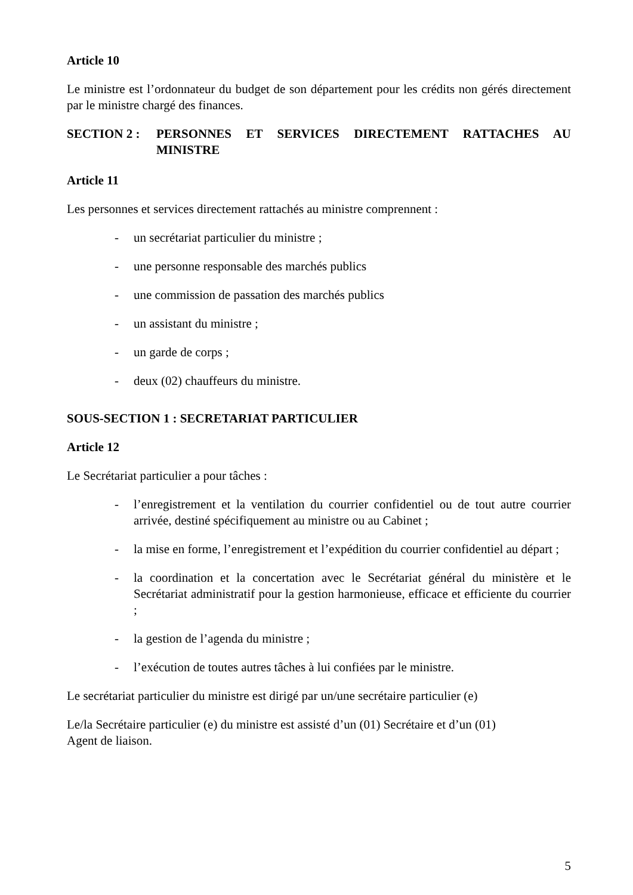Article 10
Le ministre est l’ordonnateur du budget de son département pour les crédits non gérés directement par le ministre chargé des finances.
SECTION 2 : PERSONNES ET SERVICES DIRECTEMENT RATTACHES AU MINISTRE
Article 11
Les personnes et services directement rattachés au ministre comprennent :
- un secrétariat particulier du ministre ;
- une personne responsable des marchés publics
- une commission de passation des marchés publics
- un assistant du ministre ;
- un garde de corps ;
- deux (02) chauffeurs du ministre.
SOUS-SECTION 1 : SECRETARIAT PARTICULIER
Article 12
Le Secrétariat particulier a pour tâches :
- l’enregistrement et la ventilation du courrier confidentiel ou de tout autre courrier arrivée, destiné spécifiquement au ministre ou au Cabinet ;
- la mise en forme, l’enregistrement et l’expédition du courrier confidentiel au départ ;
- la coordination et la concertation avec le Secrétariat général du ministère et le Secrétariat administratif pour la gestion harmonieuse, efficace et efficiente du courrier ;
- la gestion de l’agenda du ministre ;
- l’exécution de toutes autres tâches à lui confiées par le ministre.
Le secrétariat particulier du ministre est dirigé par un/une secrétaire particulier (e)
Le/la Secrétaire particulier (e) du ministre est assisté d’un (01) Secrétaire et d’un (01)
Agent de liaison.
5